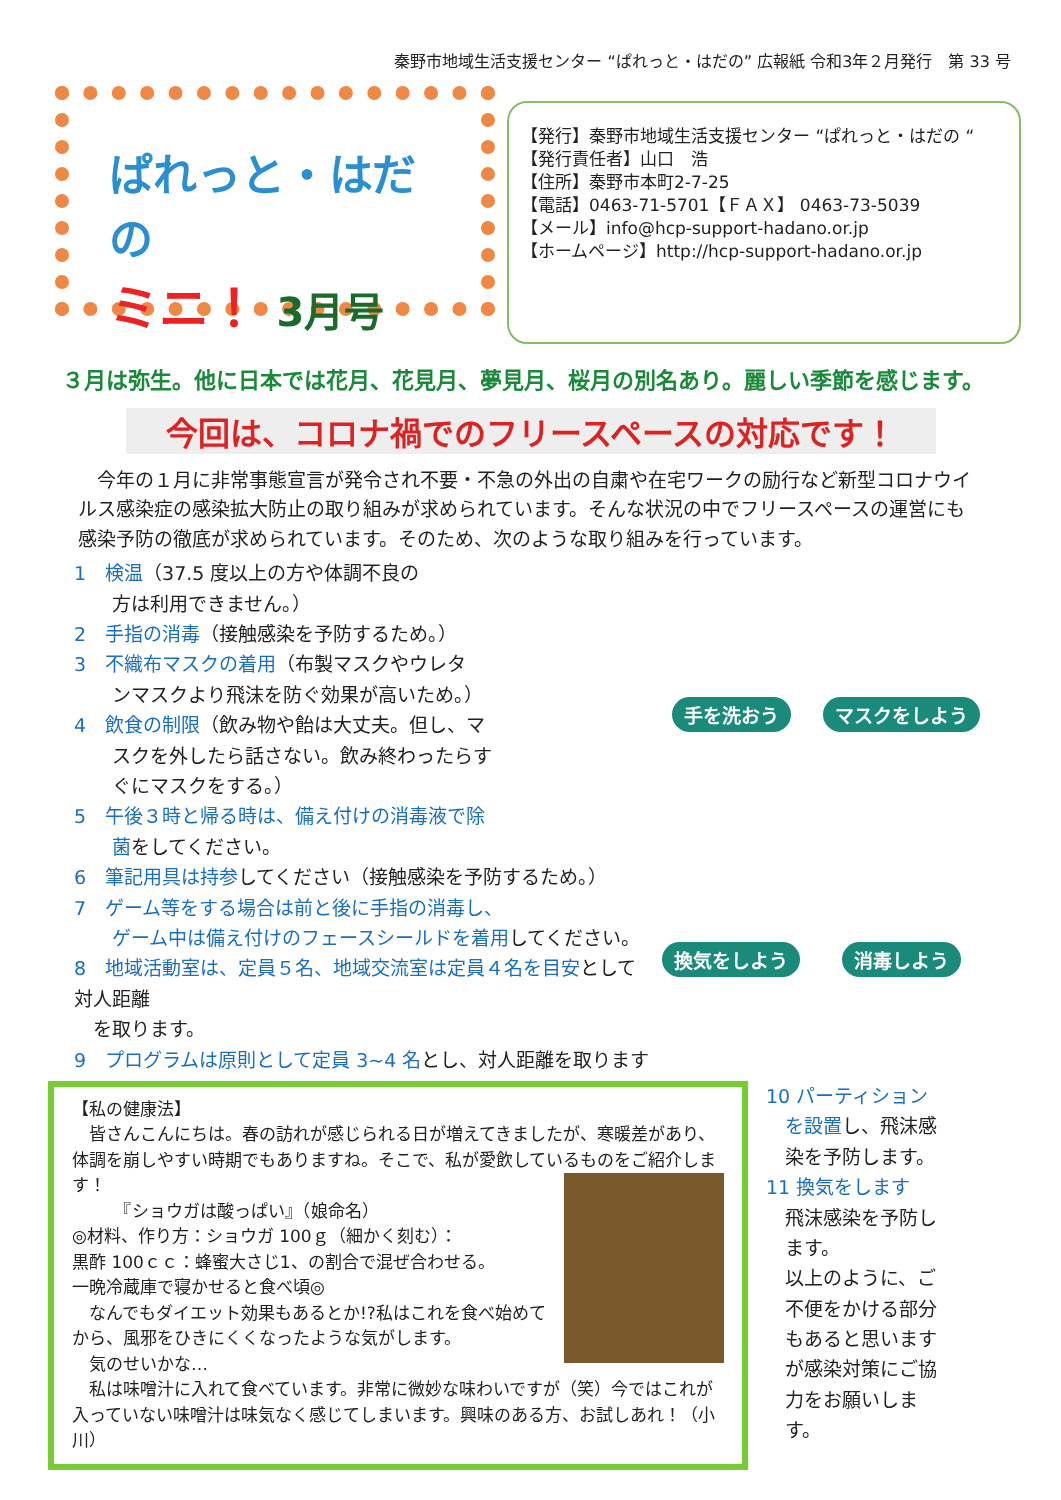秦野市地域生活支援センター “ぱれっと・はだの” 広報紙 令和3年２月発行　第 33 号
ぱれっと・はだの
ミニ！ 3月号
【発行】秦野市地域生活支援センター “ぱれっと・はだの “
【発行責任者】山口　浩
【住所】秦野市本町2-7-25
【電話】0463-71-5701【ＦＡＸ】 0463-73-5039
【メール】info@hcp-support-hadano.or.jp
【ホームページ】http://hcp-support-hadano.or.jp
３月は弥生。他に日本では花月、花見月、夢見月、桜月の別名あり。麗しい季節を感じます。
今回は、コロナ禍でのフリースペースの対応です！
　今年の１月に非常事態宣言が発令され不要・不急の外出の自粛や在宅ワークの励行など新型コロナウイルス感染症の感染拡大防止の取り組みが求められています。そんな状況の中でフリースペースの運営にも感染予防の徹底が求められています。そのため、次のような取り組みを行っています。
手を洗おう
マスクをしよう
換気をしよう
消毒しよう
1　検温（37.5 度以上の方や体調不良の
　　方は利用できません。）
2　手指の消毒（接触感染を予防するため。）
3　不織布マスクの着用（布製マスクやウレタ
　　ンマスクより飛沫を防ぐ効果が高いため。）
4　飲食の制限（飲み物や飴は大丈夫。但し、マ
　　スクを外したら話さない。飲み終わったらす
　　ぐにマスクをする。）
5　午後３時と帰る時は、備え付けの消毒液で除
　　菌をしてください。
6　筆記用具は持参してください（接触感染を予防するため。）
7　ゲーム等をする場合は前と後に手指の消毒し、
　　ゲーム中は備え付けのフェースシールドを着用してください。
8　地域活動室は、定員５名、地域交流室は定員４名を目安として対人距離
　を取ります。
9　プログラムは原則として定員 3~4 名とし、対人距離を取ります
【私の健康法】
　皆さんこんにちは。春の訪れが感じられる日が増えてきましたが、寒暖差があり、体調を崩しやすい時期でもありますね。そこで、私が愛飲しているものをご紹介します！
　　　『ショウガは酸っぱい』（娘命名）
◎材料、作り方：ショウガ 100ｇ（細かく刻む）：
黒酢 100ｃｃ：蜂蜜大さじ1、の割合で混ぜ合わせる。
一晩冷蔵庫で寝かせると食べ頃◎
　なんでもダイエット効果もあるとか!?私はこれを食べ始めてから、風邪をひきにくくなったような気がします。
　気のせいかな…
　私は味噌汁に入れて食べています。非常に微妙な味わいですが（笑）今ではこれが入っていない味噌汁は味気なく感じてしまいます。興味のある方、お試しあれ！（小川）
10 パーティション
　を設置し、飛沫感
　染を予防します。
11 換気をします
　飛沫感染を予防し
　ます。
　以上のように、ご
　不便をかける部分
　もあると思います
　が感染対策にご協
　力をお願いしま
　す。